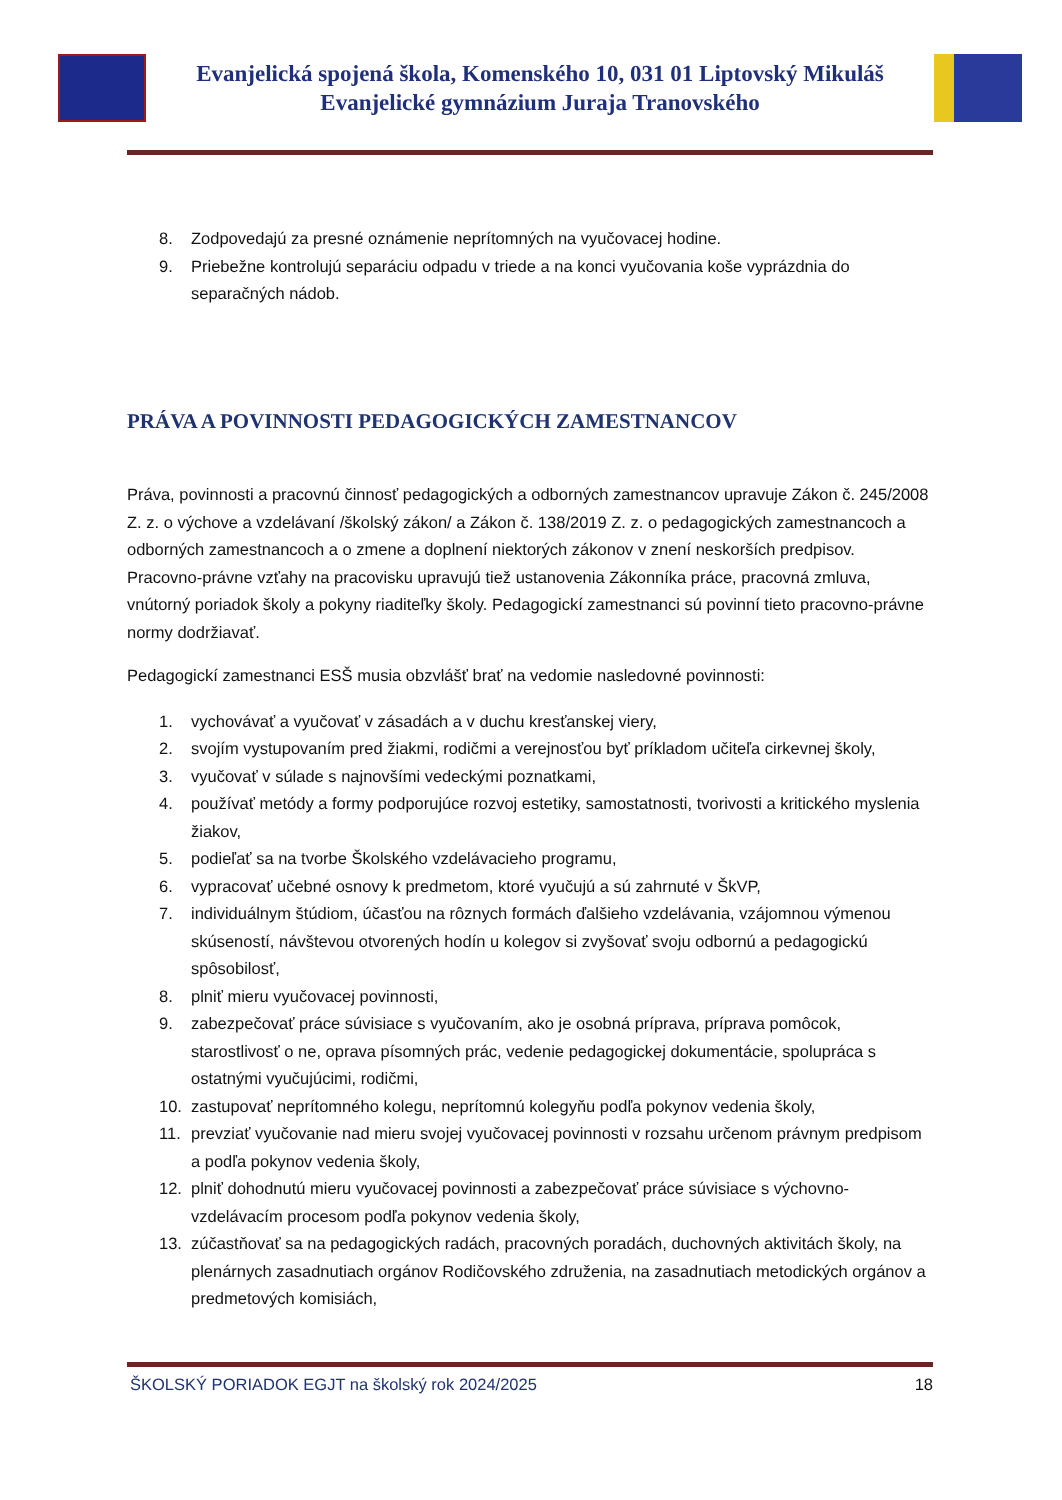Evanjelická spojená škola, Komenského 10, 031 01 Liptovský Mikuláš
Evanjelické gymnázium Juraja Tranovského
8. Zodpovedajú za presné oznámenie neprítomných na vyučovacej hodine.
9. Priebežne kontrolujú separáciu odpadu v triede a na konci vyučovania koše vyprázdnia do separačných nádob.
PRÁVA A POVINNOSTI PEDAGOGICKÝCH ZAMESTNANCOV
Práva, povinnosti a pracovnú činnosť pedagogických a odborných zamestnancov upravuje Zákon č. 245/2008 Z. z. o výchove a vzdelávaní /školský zákon/ a Zákon č. 138/2019 Z. z. o pedagogických zamestnancoch a odborných zamestnancoch a o zmene a doplnení niektorých zákonov v znení neskorších predpisov. Pracovno-právne vzťahy na pracovisku upravujú tiež ustanovenia Zákonníka práce, pracovná zmluva, vnútorný poriadok školy a pokyny riaditeľky školy. Pedagogickí zamestnanci sú povinní tieto pracovno-právne normy dodržiavať.
Pedagogickí zamestnanci ESŠ musia obzvlášť brať na vedomie nasledovné povinnosti:
1. vychovávať a vyučovať v zásadách a v duchu kresťanskej viery,
2. svojím vystupovaním pred žiakmi, rodičmi a verejnosťou byť príkladom učiteľa cirkevnej školy,
3. vyučovať v súlade s najnovšími vedeckými poznatkami,
4. používať metódy a formy podporujúce rozvoj estetiky, samostatnosti, tvorivosti a kritického myslenia žiakov,
5. podieľať sa na tvorbe Školského vzdelávacieho programu,
6. vypracovať učebné osnovy k predmetom, ktoré vyučujú a sú zahrnuté v ŠkVP,
7. individuálnym štúdiom, účasťou na rôznych formách ďalšieho vzdelávania, vzájomnou výmenou skúseností, návštevou otvorených hodín u kolegov si zvyšovať svoju odbornú a pedagogickú spôsobilosť,
8. plniť mieru vyučovacej povinnosti,
9. zabezpečovať práce súvisiace s vyučovaním, ako je osobná príprava, príprava pomôcok, starostlivosť o ne, oprava písomných prác, vedenie pedagogickej dokumentácie, spolupráca s ostatnými vyučujúcimi, rodičmi,
10. zastupovať neprítomného kolegu, neprítomnú kolegyňu podľa pokynov vedenia školy,
11. prevziať vyučovanie nad mieru svojej vyučovacej povinnosti v rozsahu určenom právnym predpisom a podľa pokynov vedenia školy,
12. plniť dohodnutú mieru vyučovacej povinnosti a zabezpečovať práce súvisiace s výchovno-vzdelávacím procesom podľa pokynov vedenia školy,
13. zúčastňovať sa na pedagogických radách, pracovných poradách, duchovných aktivitách školy, na plenárnych zasadnutiach orgánov Rodičovského združenia, na zasadnutiach metodických orgánov a predmetových komisiách,
ŠKOLSKÝ PORIADOK EGJT na školský rok 2024/2025 18